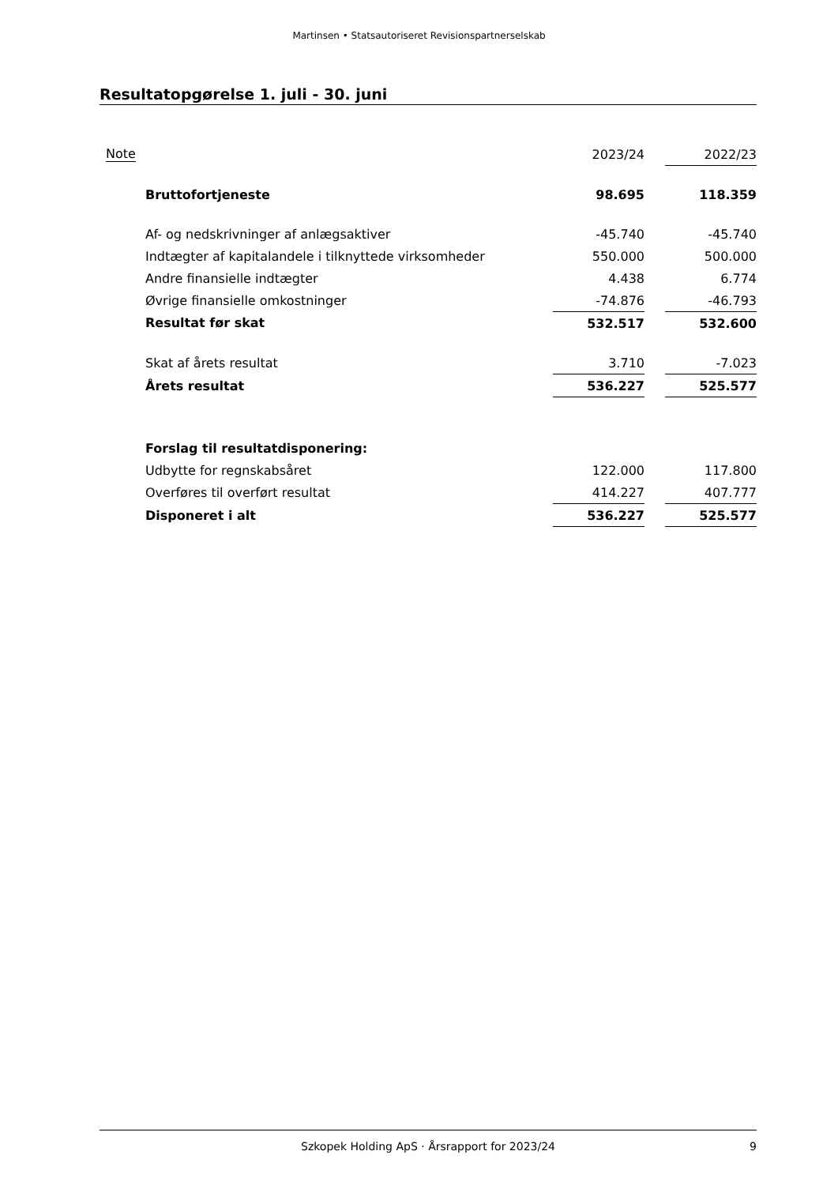Martinsen • Statsautoriseret Revisionspartnerselskab
Resultatopgørelse 1. juli - 30. juni
| Note | | 2023/24 | | 2022/23 |
| --- | --- | --- | --- | --- |
| | Bruttofortjeneste | 98.695 | | 118.359 |
| | Af- og nedskrivninger af anlægsaktiver | -45.740 | | -45.740 |
| | Indtægter af kapitalandele i tilknyttede virksomheder | 550.000 | | 500.000 |
| | Andre finansielle indtægter | 4.438 | | 6.774 |
| | Øvrige finansielle omkostninger | -74.876 | | -46.793 |
| | Resultat før skat | 532.517 | | 532.600 |
| | Skat af årets resultat | 3.710 | | -7.023 |
| | Årets resultat | 536.227 | | 525.577 |
| | Forslag til resultatdisponering: | | | |
| | Udbytte for regnskabsåret | 122.000 | | 117.800 |
| | Overføres til overført resultat | 414.227 | | 407.777 |
| | Disponeret i alt | 536.227 | | 525.577 |
Szkopek Holding ApS · Årsrapport for 2023/24 9